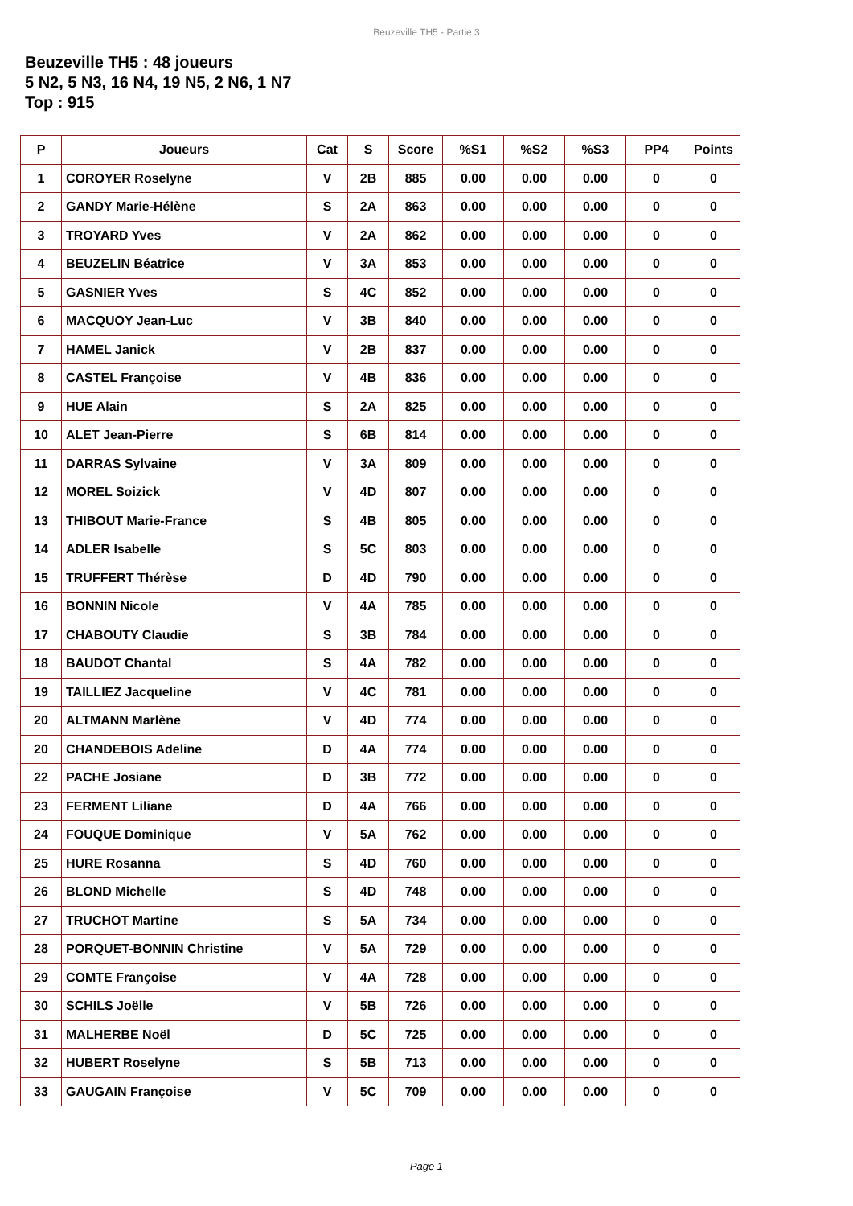Beuzeville TH5 - Partie 3
Beuzeville TH5 : 48 joueurs
5 N2, 5 N3, 16 N4, 19 N5, 2 N6, 1 N7
Top : 915
| P | Joueurs | Cat | S | Score | %S1 | %S2 | %S3 | PP4 | Points |
| --- | --- | --- | --- | --- | --- | --- | --- | --- | --- |
| 1 | COROYER Roselyne | V | 2B | 885 | 0.00 | 0.00 | 0.00 | 0 | 0 |
| 2 | GANDY Marie-Hélène | S | 2A | 863 | 0.00 | 0.00 | 0.00 | 0 | 0 |
| 3 | TROYARD Yves | V | 2A | 862 | 0.00 | 0.00 | 0.00 | 0 | 0 |
| 4 | BEUZELIN Béatrice | V | 3A | 853 | 0.00 | 0.00 | 0.00 | 0 | 0 |
| 5 | GASNIER Yves | S | 4C | 852 | 0.00 | 0.00 | 0.00 | 0 | 0 |
| 6 | MACQUOY Jean-Luc | V | 3B | 840 | 0.00 | 0.00 | 0.00 | 0 | 0 |
| 7 | HAMEL Janick | V | 2B | 837 | 0.00 | 0.00 | 0.00 | 0 | 0 |
| 8 | CASTEL Françoise | V | 4B | 836 | 0.00 | 0.00 | 0.00 | 0 | 0 |
| 9 | HUE Alain | S | 2A | 825 | 0.00 | 0.00 | 0.00 | 0 | 0 |
| 10 | ALET Jean-Pierre | S | 6B | 814 | 0.00 | 0.00 | 0.00 | 0 | 0 |
| 11 | DARRAS Sylvaine | V | 3A | 809 | 0.00 | 0.00 | 0.00 | 0 | 0 |
| 12 | MOREL Soizick | V | 4D | 807 | 0.00 | 0.00 | 0.00 | 0 | 0 |
| 13 | THIBOUT Marie-France | S | 4B | 805 | 0.00 | 0.00 | 0.00 | 0 | 0 |
| 14 | ADLER Isabelle | S | 5C | 803 | 0.00 | 0.00 | 0.00 | 0 | 0 |
| 15 | TRUFFERT Thérèse | D | 4D | 790 | 0.00 | 0.00 | 0.00 | 0 | 0 |
| 16 | BONNIN Nicole | V | 4A | 785 | 0.00 | 0.00 | 0.00 | 0 | 0 |
| 17 | CHABOUTY Claudie | S | 3B | 784 | 0.00 | 0.00 | 0.00 | 0 | 0 |
| 18 | BAUDOT Chantal | S | 4A | 782 | 0.00 | 0.00 | 0.00 | 0 | 0 |
| 19 | TAILLIEZ Jacqueline | V | 4C | 781 | 0.00 | 0.00 | 0.00 | 0 | 0 |
| 20 | ALTMANN Marlène | V | 4D | 774 | 0.00 | 0.00 | 0.00 | 0 | 0 |
| 20 | CHANDEBOIS Adeline | D | 4A | 774 | 0.00 | 0.00 | 0.00 | 0 | 0 |
| 22 | PACHE Josiane | D | 3B | 772 | 0.00 | 0.00 | 0.00 | 0 | 0 |
| 23 | FERMENT Liliane | D | 4A | 766 | 0.00 | 0.00 | 0.00 | 0 | 0 |
| 24 | FOUQUE Dominique | V | 5A | 762 | 0.00 | 0.00 | 0.00 | 0 | 0 |
| 25 | HURE Rosanna | S | 4D | 760 | 0.00 | 0.00 | 0.00 | 0 | 0 |
| 26 | BLOND Michelle | S | 4D | 748 | 0.00 | 0.00 | 0.00 | 0 | 0 |
| 27 | TRUCHOT Martine | S | 5A | 734 | 0.00 | 0.00 | 0.00 | 0 | 0 |
| 28 | PORQUET-BONNIN Christine | V | 5A | 729 | 0.00 | 0.00 | 0.00 | 0 | 0 |
| 29 | COMTE Françoise | V | 4A | 728 | 0.00 | 0.00 | 0.00 | 0 | 0 |
| 30 | SCHILS Joëlle | V | 5B | 726 | 0.00 | 0.00 | 0.00 | 0 | 0 |
| 31 | MALHERBE Noël | D | 5C | 725 | 0.00 | 0.00 | 0.00 | 0 | 0 |
| 32 | HUBERT Roselyne | S | 5B | 713 | 0.00 | 0.00 | 0.00 | 0 | 0 |
| 33 | GAUGAIN Françoise | V | 5C | 709 | 0.00 | 0.00 | 0.00 | 0 | 0 |
Page 1